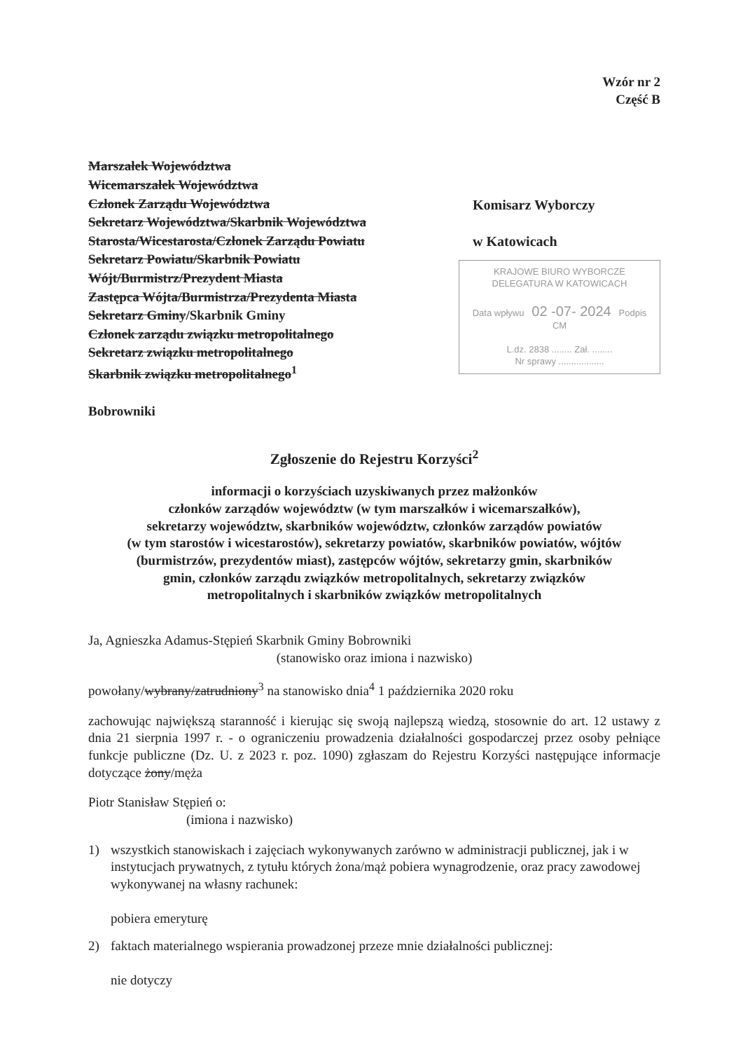Wzór nr 2
Część B
Marszałek Województwa
Wicemarszałek Województwa
Członek Zarządu Województwa
Sekretarz Województwa/Skarbnik Województwa
Starosta/Wicestarosta/Członek Zarządu Powiatu
Sekretarz Powiatu/Skarbnik Powiatu
Wójt/Burmistrz/Prezydent Miasta
Zastępca Wójta/Burmistrza/Prezydenta Miasta
Sekretarz Gminy/Skarbnik Gminy
Członek zarządu związku metropolitalnego
Sekretarz związku metropolitalnego
Skarbnik związku metropolitalnego<sup>1</sup>
Bobrowniki
Komisarz Wyborczy
w Katowicach
KRAJOWE BIURO WYBORCZE
DELEGATURA W KATOWICACH
Data wpływu 02 -07- 2024 Podpis CM
L.dz. 2838 ........ Zał. ........
Nr sprawy ..................
Zgłoszenie do Rejestru Korzyści<sup>2</sup>
informacji o korzyściach uzyskiwanych przez małżonków
członków zarządów województw (w tym marszałków i wicemarszałków),
sekretarzy województw, skarbników województw, członków zarządów powiatów
(w tym starostów i wicestarostów), sekretarzy powiatów, skarbników powiatów, wójtów
(burmistrzów, prezydentów miast), zastępców wójtów, sekretarzy gmin, skarbników
gmin, członków zarządu związków metropolitalnych, sekretarzy związków
metropolitalnych i skarbników związków metropolitalnych
Ja, Agnieszka Adamus-Stępień Skarbnik Gminy Bobrowniki
(stanowisko oraz imiona i nazwisko)
powołany/wybrany/zatrudniony<sup>3</sup> na stanowisko dnia<sup>4</sup> 1 października 2020 roku
zachowując największą staranność i kierując się swoją najlepszą wiedzą, stosownie do art. 12 ustawy z dnia 21 sierpnia 1997 r. - o ograniczeniu prowadzenia działalności gospodarczej przez osoby pełniące funkcje publiczne (Dz. U. z 2023 r. poz. 1090) zgłaszam do Rejestru Korzyści następujące informacje dotyczące żony/męża
Piotr Stanisław Stępień o:
(imiona i nazwisko)
1) wszystkich stanowiskach i zajęciach wykonywanych zarówno w administracji publicznej, jak i w instytucjach prywatnych, z tytułu których żona/mąż pobiera wynagrodzenie, oraz pracy zawodowej wykonywanej na własny rachunek:
pobiera emeryturę
2) faktach materialnego wspierania prowadzonej przeze mnie działalności publicznej:
nie dotyczy